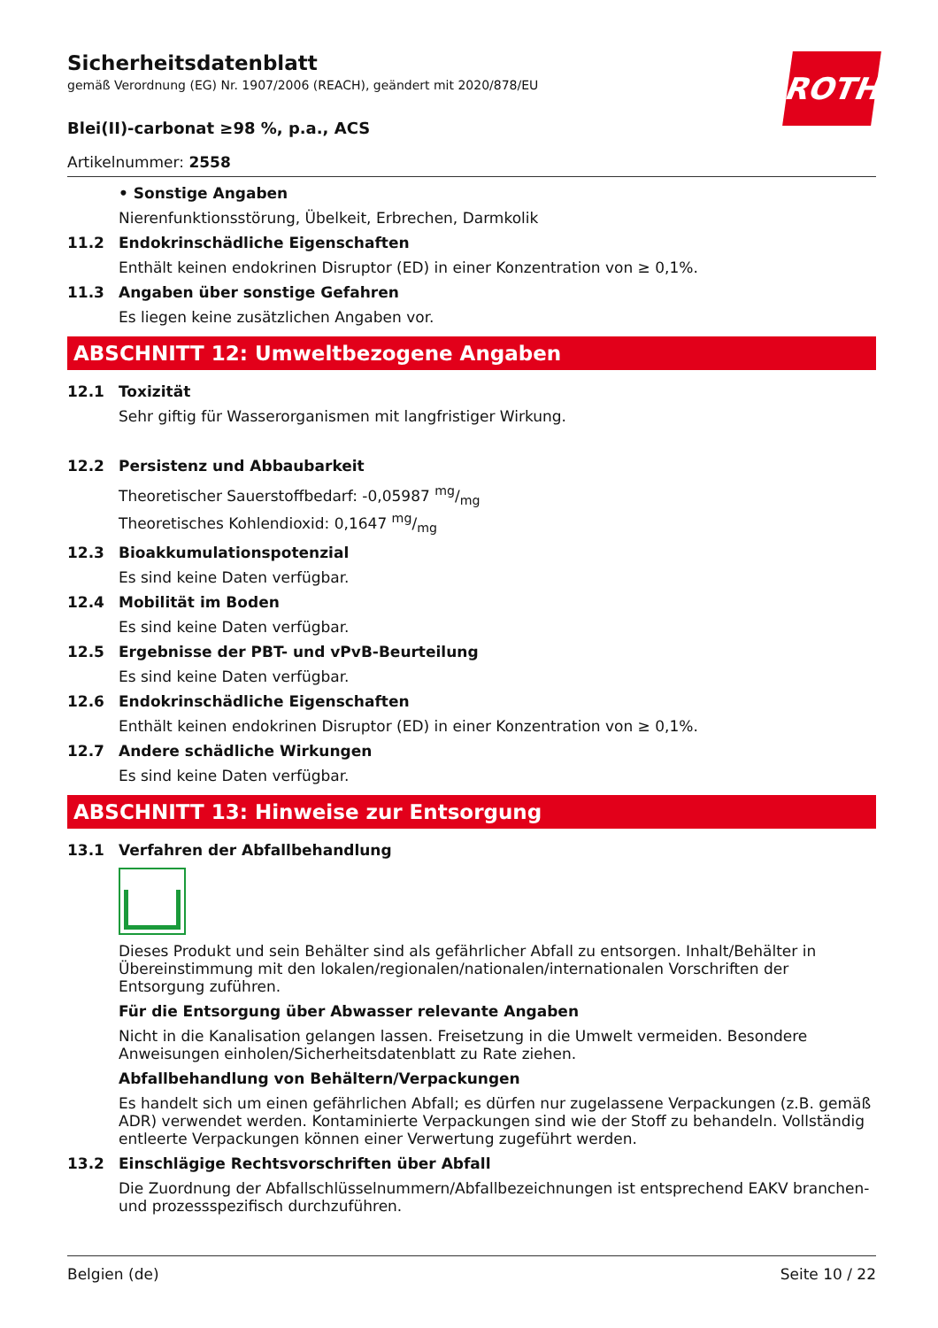ROTH
Sicherheitsdatenblatt
gemäß Verordnung (EG) Nr. 1907/2006 (REACH), geändert mit 2020/878/EU
Blei(II)-carbonat ≥98 %, p.a., ACS
Artikelnummer: 2558
• Sonstige Angaben
Nierenfunktionsstörung, Übelkeit, Erbrechen, Darmkolik
11.2 Endokrinschädliche Eigenschaften
Enthält keinen endokrinen Disruptor (ED) in einer Konzentration von ≥ 0,1%.
11.3 Angaben über sonstige Gefahren
Es liegen keine zusätzlichen Angaben vor.
ABSCHNITT 12: Umweltbezogene Angaben
12.1 Toxizität
Sehr giftig für Wasserorganismen mit langfristiger Wirkung.
12.2 Persistenz und Abbaubarkeit
Theoretischer Sauerstoffbedarf: -0,05987 mg/mg
Theoretisches Kohlendioxid: 0,1647 mg/mg
12.3 Bioakkumulationspotenzial
Es sind keine Daten verfügbar.
12.4 Mobilität im Boden
Es sind keine Daten verfügbar.
12.5 Ergebnisse der PBT- und vPvB-Beurteilung
Es sind keine Daten verfügbar.
12.6 Endokrinschädliche Eigenschaften
Enthält keinen endokrinen Disruptor (ED) in einer Konzentration von ≥ 0,1%.
12.7 Andere schädliche Wirkungen
Es sind keine Daten verfügbar.
ABSCHNITT 13: Hinweise zur Entsorgung
13.1 Verfahren der Abfallbehandlung
Dieses Produkt und sein Behälter sind als gefährlicher Abfall zu entsorgen. Inhalt/Behälter in Übereinstimmung mit den lokalen/regionalen/nationalen/internationalen Vorschriften der Entsorgung zuführen.
Für die Entsorgung über Abwasser relevante Angaben
Nicht in die Kanalisation gelangen lassen. Freisetzung in die Umwelt vermeiden. Besondere Anweisungen einholen/Sicherheitsdatenblatt zu Rate ziehen.
Abfallbehandlung von Behältern/Verpackungen
Es handelt sich um einen gefährlichen Abfall; es dürfen nur zugelassene Verpackungen (z.B. gemäß ADR) verwendet werden. Kontaminierte Verpackungen sind wie der Stoff zu behandeln. Vollständig entleerte Verpackungen können einer Verwertung zugeführt werden.
13.2 Einschlägige Rechtsvorschriften über Abfall
Die Zuordnung der Abfallschlüsselnummern/Abfallbezeichnungen ist entsprechend EAKV branchen- und prozessspezifisch durchzuführen.
Belgien (de) Seite 10 / 22